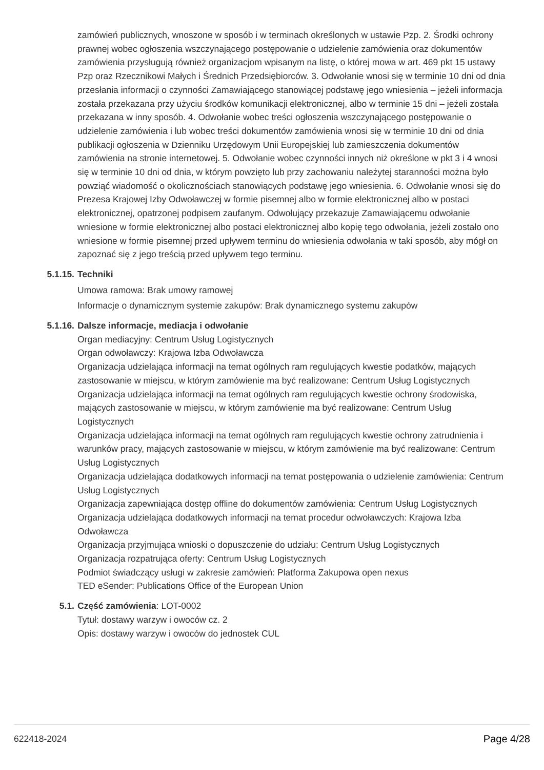zamówień publicznych, wnoszone w sposób i w terminach określonych w ustawie Pzp. 2. Środki ochrony prawnej wobec ogłoszenia wszczynającego postępowanie o udzielenie zamówienia oraz dokumentów zamówienia przysługują również organizacjom wpisanym na listę, o której mowa w art. 469 pkt 15 ustawy Pzp oraz Rzecznikowi Małych i Średnich Przedsiębiorców. 3. Odwołanie wnosi się w terminie 10 dni od dnia przesłania informacji o czynności Zamawiającego stanowiącej podstawę jego wniesienia – jeżeli informacja została przekazana przy użyciu środków komunikacji elektronicznej, albo w terminie 15 dni – jeżeli została przekazana w inny sposób. 4. Odwołanie wobec treści ogłoszenia wszczynającego postępowanie o udzielenie zamówienia i lub wobec treści dokumentów zamówienia wnosi się w terminie 10 dni od dnia publikacji ogłoszenia w Dzienniku Urzędowym Unii Europejskiej lub zamieszczenia dokumentów zamówienia na stronie internetowej. 5. Odwołanie wobec czynności innych niż określone w pkt 3 i 4 wnosi się w terminie 10 dni od dnia, w którym powzięto lub przy zachowaniu należytej staranności można było powziąć wiadomość o okolicznościach stanowiących podstawę jego wniesienia. 6. Odwołanie wnosi się do Prezesa Krajowej Izby Odwoławczej w formie pisemnej albo w formie elektronicznej albo w postaci elektronicznej, opatrzonej podpisem zaufanym. Odwołujący przekazuje Zamawiającemu odwołanie wniesione w formie elektronicznej albo postaci elektronicznej albo kopię tego odwołania, jeżeli zostało ono wniesione w formie pisemnej przed upływem terminu do wniesienia odwołania w taki sposób, aby mógł on zapoznać się z jego treścią przed upływem tego terminu.
5.1.15. Techniki
Umowa ramowa: Brak umowy ramowej
Informacje o dynamicznym systemie zakupów: Brak dynamicznego systemu zakupów
5.1.16. Dalsze informacje, mediacja i odwołanie
Organ mediacyjny: Centrum Usług Logistycznych
Organ odwoławczy: Krajowa Izba Odwoławcza
Organizacja udzielająca informacji na temat ogólnych ram regulujących kwestie podatków, mających zastosowanie w miejscu, w którym zamówienie ma być realizowane: Centrum Usług Logistycznych
Organizacja udzielająca informacji na temat ogólnych ram regulujących kwestie ochrony środowiska, mających zastosowanie w miejscu, w którym zamówienie ma być realizowane: Centrum Usług Logistycznych
Organizacja udzielająca informacji na temat ogólnych ram regulujących kwestie ochrony zatrudnienia i warunków pracy, mających zastosowanie w miejscu, w którym zamówienie ma być realizowane: Centrum Usług Logistycznych
Organizacja udzielająca dodatkowych informacji na temat postępowania o udzielenie zamówienia: Centrum Usług Logistycznych
Organizacja zapewniająca dostęp offline do dokumentów zamówienia: Centrum Usług Logistycznych
Organizacja udzielająca dodatkowych informacji na temat procedur odwoławczych: Krajowa Izba Odwoławcza
Organizacja przyjmująca wnioski o dopuszczenie do udziału: Centrum Usług Logistycznych
Organizacja rozpatrująca oferty: Centrum Usług Logistycznych
Podmiot świadczący usługi w zakresie zamówień: Platforma Zakupowa open nexus
TED eSender: Publications Office of the European Union
5.1. Część zamówienia: LOT-0002
Tytuł: dostawy warzyw i owoców cz. 2
Opis: dostawy warzyw i owoców do jednostek CUL
622418-2024 Page 4/28